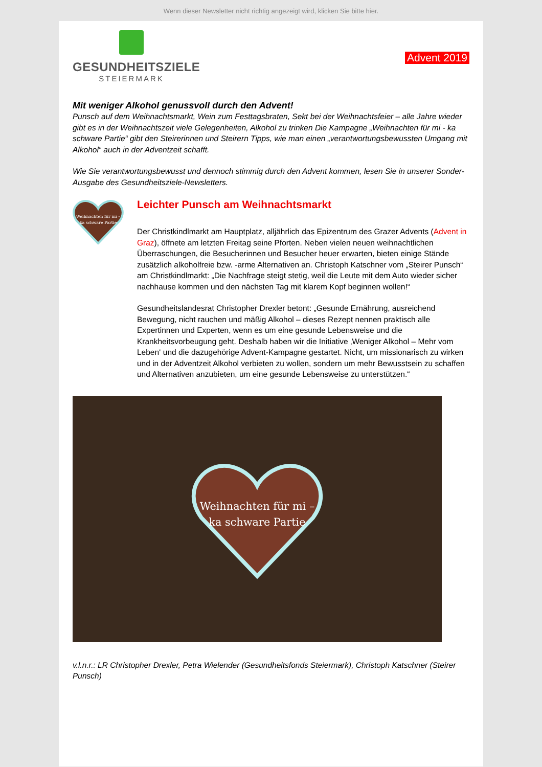Wenn dieser Newsletter nicht richtig angezeigt wird, klicken Sie bitte hier.
GESUNDHEITSZIELE
STEIERMARK
Advent 2019
Mit weniger Alkohol genussvoll durch den Advent!
Punsch auf dem Weihnachtsmarkt, Wein zum Festtagsbraten, Sekt bei der Weihnachtsfeier – alle Jahre wieder gibt es in der Weihnachtszeit viele Gelegenheiten, Alkohol zu trinken Die Kampagne „Weihnachten für mi - ka schware Partie“ gibt den Steirerinnen und Steirern Tipps, wie man einen „verantwortungsbewussten Umgang mit Alkohol“ auch in der Adventzeit schafft.
Wie Sie verantwortungsbewusst und dennoch stimmig durch den Advent kommen, lesen Sie in unserer Sonder-Ausgabe des Gesundheitsziele-Newsletters.
Weihnachten für mi –
ka schware Partie
Leichter Punsch am Weihnachtsmarkt
Der Christkindlmarkt am Hauptplatz, alljährlich das Epizentrum des Grazer Advents (Advent in Graz), öffnete am letzten Freitag seine Pforten. Neben vielen neuen weihnachtlichen Überraschungen, die Besucherinnen und Besucher heuer erwarten, bieten einige Stände zusätzlich alkoholfreie bzw. -arme Alternativen an. Christoph Katschner vom „Steirer Punsch“ am Christkindlmarkt: „Die Nachfrage steigt stetig, weil die Leute mit dem Auto wieder sicher nachhause kommen und den nächsten Tag mit klarem Kopf beginnen wollen!“
Gesundheitslandesrat Christopher Drexler betont: „Gesunde Ernährung, ausreichend Bewegung, nicht rauchen und mäßig Alkohol – dieses Rezept nennen praktisch alle Expertinnen und Experten, wenn es um eine gesunde Lebensweise und die Krankheitsvorbeugung geht. Deshalb haben wir die Initiative ‚Weniger Alkohol – Mehr vom Leben‘ und die dazugehörige Advent-Kampagne gestartet. Nicht, um missionarisch zu wirken und in der Adventzeit Alkohol verbieten zu wollen, sondern um mehr Bewusstsein zu schaffen und Alternativen anzubieten, um eine gesunde Lebensweise zu unterstützen.“
Weihnachten für mi –
ka schware Partie
v.l.n.r.: LR Christopher Drexler, Petra Wielender (Gesundheitsfonds Steiermark), Christoph Katschner (Steirer Punsch)